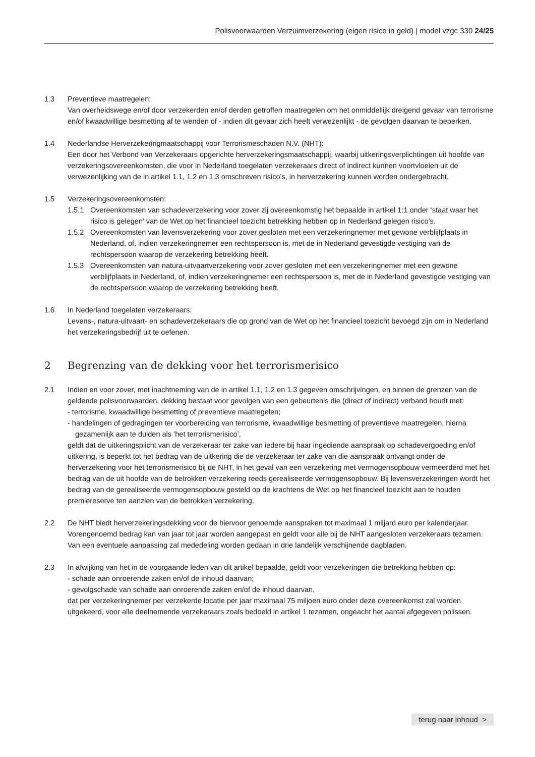Polisvoorwaarden Verzuimverzekering (eigen risico in geld) | model vzgc 330 24/25
1.3 Preventieve maatregelen:
Van overheidswege en/of door verzekerden en/of derden getroffen maatregelen om het onmiddellijk dreigend gevaar van terrorisme en/of kwaadwillige besmetting af te wenden of - indien dit gevaar zich heeft verwezenlijkt - de gevolgen daarvan te beperken.
1.4 Nederlandse Herverzekeringmaatschappij voor Terrorismeschaden N.V. (NHT):
Een door het Verbond van Verzekeraars opgerichte herverzekeringsmaatschappij, waarbij uitkeringsverplichtingen uit hoofde van verzekeringsovereenkomsten, die voor in Nederland toegelaten verzekeraars direct of indirect kunnen voortvloeien uit de verwezenlijking van de in artikel 1.1, 1.2 en 1.3 omschreven risico’s, in herverzekering kunnen worden ondergebracht.
1.5 Verzekeringsovereenkomsten:
1.5.1 Overeenkomsten van schadeverzekering voor zover zij overeenkomstig het bepaalde in artikel 1:1 onder ‘staat waar het risico is gelegen’ van de Wet op het financieel toezicht betrekking hebben op in Nederland gelegen risico’s.
1.5.2 Overeenkomsten van levensverzekering voor zover gesloten met een verzekeringnemer met gewone verblijfplaats in Nederland, of, indien verzekeringnemer een rechtspersoon is, met de in Nederland gevestigde vestiging van de rechtspersoon waarop de verzekering betrekking heeft.
1.5.3 Overeenkomsten van natura-uitvaartverzekering voor zover gesloten met een verzekeringnemer met een gewone verblijfplaats in Nederland, of, indien verzekeringnemer een rechtspersoon is, met de in Nederland gevestigde vestiging van de rechtspersoon waarop de verzekering betrekking heeft.
1.6 In Nederland toegelaten verzekeraars:
Levens-, natura-uitvaart- en schadeverzekeraars die op grond van de Wet op het financieel toezicht bevoegd zijn om in Nederland het verzekeringsbedrijf uit te oefenen.
2 Begrenzing van de dekking voor het terrorismerisico
2.1 Indien en voor zover, met inachtneming van de in artikel 1.1, 1.2 en 1.3 gegeven omschrijvingen, en binnen de grenzen van de geldende polisvoorwaarden, dekking bestaat voor gevolgen van een gebeurtenis die (direct of indirect) verband houdt met:
- terrorisme, kwaadwillige besmetting of preventieve maatregelen;
- handelingen of gedragingen ter voorbereiding van terrorisme, kwaadwillige besmetting of preventieve maatregelen, hierna gezamenlijk aan te duiden als ‘het terrorismerisico’,
geldt dat de uitkeringsplicht van de verzekeraar ter zake van iedere bij haar ingediende aanspraak op schadevergoeding en/of uitkering, is beperkt tot het bedrag van de uitkering die de verzekeraar ter zake van die aanspraak ontvangt onder de herverzekering voor het terrorismerisico bij de NHT, in het geval van een verzekering met vermogensopbouw vermeerderd met het bedrag van de uit hoofde van de betrokken verzekering reeds gerealiseerde vermogensopbouw. Bij levensverzekeringen wordt het bedrag van de gerealiseerde vermogensopbouw gesteld op de krachtens de Wet op het financieel toezicht aan te houden premiereserve ten aanzien van de betrokken verzekering.
2.2 De NHT biedt herverzekeringsdekking voor de hiervoor genoemde aanspraken tot maximaal 1 miljard euro per kalenderjaar. Vorengenoemd bedrag kan van jaar tot jaar worden aangepast en geldt voor alle bij de NHT aangesloten verzekeraars tezamen. Van een eventuele aanpassing zal mededeling worden gedaan in drie landelijk verschijnende dagbladen.
2.3 In afwijking van het in de voorgaande leden van dit artikel bepaalde, geldt voor verzekeringen die betrekking hebben op:
- schade aan onroerende zaken en/of de inhoud daarvan;
- gevolgschade van schade aan onroerende zaken en/of de inhoud daarvan,
dat per verzekeringnemer per verzekerde locatie per jaar maximaal 75 miljoen euro onder deze overeenkomst zal worden uitgekeerd, voor alle deelnemende verzekeraars zoals bedoeld in artikel 1 tezamen, ongeacht het aantal afgegeven polissen.
terug naar inhoud >